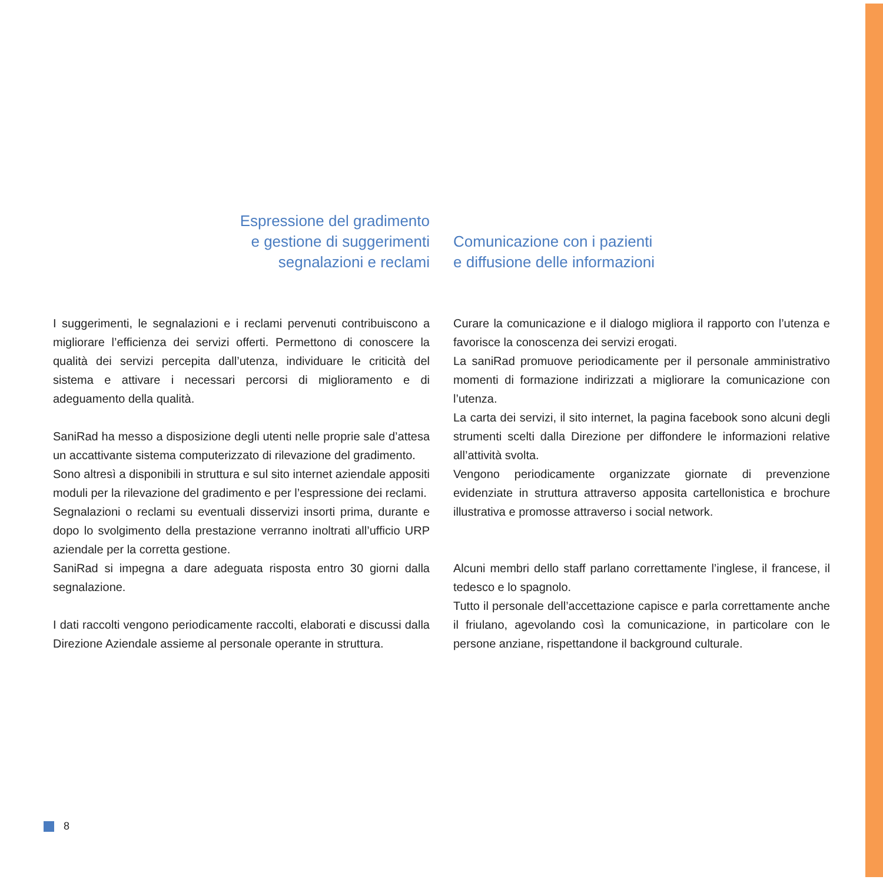Espressione del gradimento
e gestione di suggerimenti
segnalazioni e reclami
I suggerimenti, le segnalazioni e i reclami pervenuti contribuiscono a migliorare l’efficienza dei servizi offerti. Permettono di conoscere la qualità dei servizi percepita dall’utenza, individuare le criticità del sistema e attivare i necessari percorsi di miglioramento e di adeguamento della qualità.
SaniRad ha messo a disposizione degli utenti nelle proprie sale d’attesa un accattivante sistema computerizzato di rilevazione del gradimento.
Sono altresì a disponibili in struttura e sul sito internet aziendale appositi moduli per la rilevazione del gradimento e per l’espressione dei reclami.
Segnalazioni o reclami su eventuali disservizi insorti prima, durante e dopo lo svolgimento della prestazione verranno inoltrati all’ufficio URP aziendale per la corretta gestione.
SaniRad si impegna a dare adeguata risposta entro 30 giorni dalla segnalazione.
I dati raccolti vengono periodicamente raccolti, elaborati e discussi dalla Direzione Aziendale assieme al personale operante in struttura.
Comunicazione con i pazienti
e diffusione delle informazioni
Curare la comunicazione e il dialogo migliora il rapporto con l’utenza e favorisce la conoscenza dei servizi erogati.
La saniRad promuove periodicamente per il personale amministrativo momenti di formazione indirizzati a migliorare la comunicazione con l’utenza.
La carta dei servizi, il sito internet, la pagina facebook sono alcuni degli strumenti scelti dalla Direzione per diffondere le informazioni relative all’attività svolta.
Vengono periodicamente organizzate giornate di prevenzione evidenziate in struttura attraverso apposita cartellonistica e brochure illustrativa e promosse attraverso i social network.
Alcuni membri dello staff parlano correttamente l’inglese, il francese, il tedesco e lo spagnolo.
Tutto il personale dell’accettazione capisce e parla correttamente anche il friulano, agevolando così la comunicazione, in particolare con le persone anziane, rispettandone il background culturale.
8